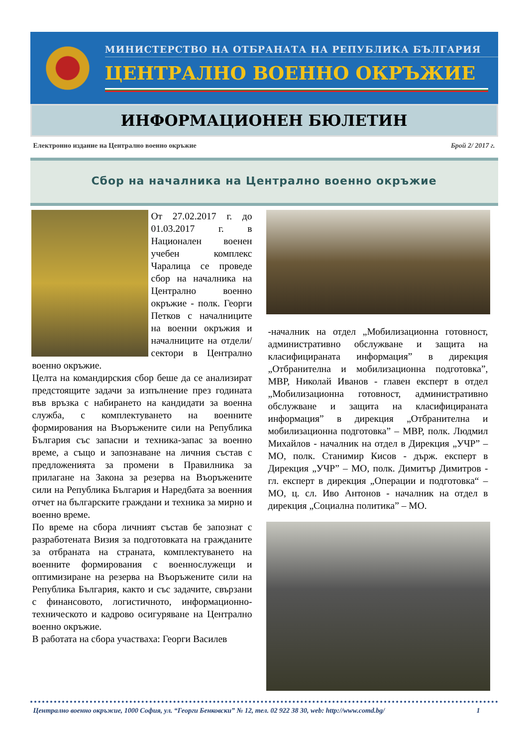МИНИСТЕРСТВО НА ОТБРАНАТА НА РЕПУБЛИКА БЪЛГАРИЯ
ЦЕНТРАЛНО ВОЕННО ОКРЪЖИЕ
ИНФОРМАЦИОНЕН БЮЛЕТИН
Електронно издание на Централно военно окръжие Брой 2/ 2017 г.
Сбор на началника на Централно военно окръжие
От 27.02.2017 г. до 01.03.2017 г. в Национален военен учебен комплекс Чаралица се проведе сбор на началника на Централно военно окръжие - полк. Георги Петков с началниците на военни окръжия и началниците на отдели/сектори в Централно военно окръжие.
Целта на командирския сбор беше да се анализират предстоящите задачи за изпълнение през годината във връзка с набирането на кандидати за военна служба, с комплектуването на военните формирования на Въоръжените сили на Република България със запасни и техника-запас за военно време, а също и запознаване на личния състав с предложенията за промени в Правилника за прилагане на Закона за резерва на Въоръжените сили на Република България и Наредбата за военния отчет на българските граждани и техника за мирно и военно време.
По време на сбора личният състав бе запознат с разработената Визия за подготовката на гражданите за отбраната на страната, комплектуването на военните формирования с военнослужещи и оптимизиране на резерва на Въоръжените сили на Република България, както и със задачите, свързани с финансовото, логистичното, информационно-техническото и кадрово осигуряване на Централно военно окръжие.
В работата на сбора участваха: Георги Василев
-началник на отдел „Мобилизационна готовност, административно обслужване и защита на класифицираната информация” в дирекция „Отбранителна и мобилизационна подготовка”, МВР, Николай Иванов - главен експерт в отдел „Мобилизационна готовност, административно обслужване и защита на класифицираната информация” в дирекция „Отбранителна и мобилизационна подготовка” – МВР, полк. Людмил Михайлов - началник на отдел в Дирекция „УЧР” – МО, полк. Станимир Кисов - държ. експерт в Дирекция „УЧР” – МО, полк. Димитър Димитров - гл. експерт в дирекция „Операции и подготовка“ – МО, ц. сл. Иво Антонов - началник на отдел в дирекция „Социална политика” – МО.
Централно военно окръжие, 1000 София, ул. “Георги Бенковски” № 12, тел. 02 922 38 30, web: http://www.comd.bg/ 1